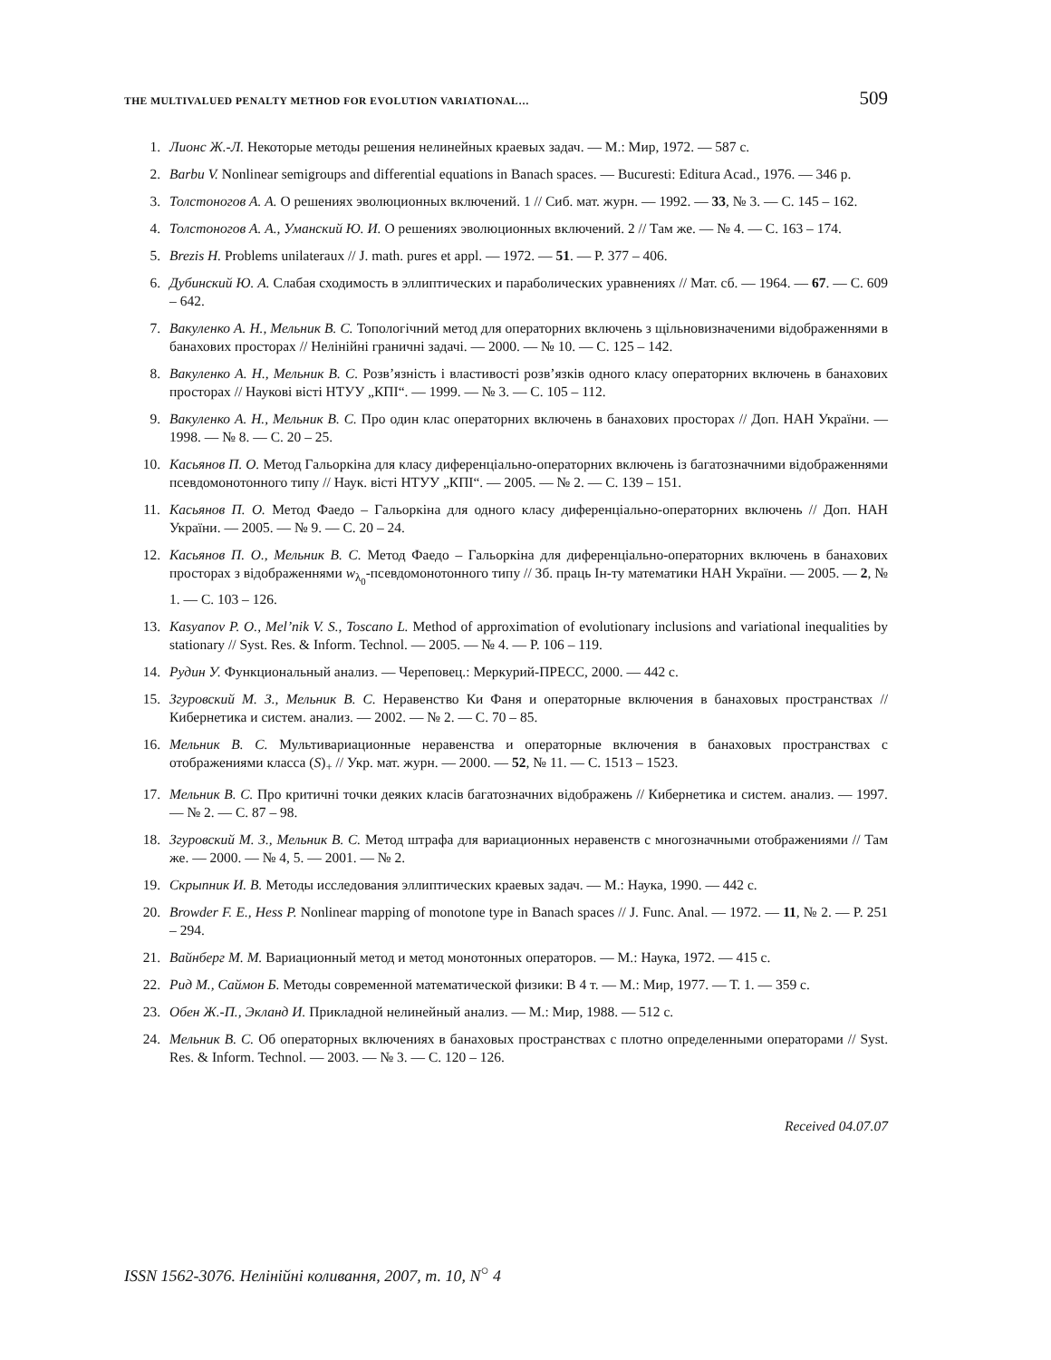THE MULTIVALUED PENALTY METHOD FOR EVOLUTION VARIATIONAL… 509
1. Лионс Ж.-Л. Некоторые методы решения нелинейных краевых задач. — М.: Мир, 1972. — 587 с.
2. Barbu V. Nonlinear semigroups and differential equations in Banach spaces. — Bucuresti: Editura Acad., 1976. — 346 p.
3. Толстоногов А. А. О решениях эволюционных включений. 1 // Сиб. мат. журн. — 1992. — 33, № 3. — С. 145 – 162.
4. Толстоногов А. А., Уманский Ю. И. О решениях эволюционных включений. 2 // Там же. — № 4. — С. 163 – 174.
5. Brezis H. Problems unilateraux // J. math. pures et appl. — 1972. — 51. — P. 377 – 406.
6. Дубинский Ю. А. Слабая сходимость в эллиптических и параболических уравнениях // Мат. сб. — 1964. — 67. — С. 609 – 642.
7. Вакуленко А. Н., Мельник В. С. Топологічний метод для операторних включень з щільновизначеними відображеннями в банахових просторах // Нелінійні граничні задачі. — 2000. — № 10. — С. 125 – 142.
8. Вакуленко А. Н., Мельник В. С. Розв’язність і властивості розв’язків одного класу операторних включень в банахових просторах // Наукові вісті НТУУ „КПІ“. — 1999. — № 3. — С. 105 – 112.
9. Вакуленко А. Н., Мельник В. С. Про один клас операторних включень в банахових просторах // Доп. НАН України. — 1998. — № 8. — С. 20 – 25.
10. Касьянов П. О. Метод Гальоркіна для класу диференціально-операторних включень із багатозначними відображеннями псевдомонотонного типу // Наук. вісті НТУУ „КПІ“. — 2005. — № 2. — С. 139 – 151.
11. Касьянов П. О. Метод Фаедо – Гальоркіна для одного класу диференціально-операторних включень // Доп. НАН України. — 2005. — № 9. — С. 20 – 24.
12. Касьянов П. О., Мельник В. С. Метод Фаедо – Гальоркіна для диференціально-операторних включень в банахових просторах з відображеннями w<sub>λ<sub>0</sub></sub>-псевдомонотонного типу // Зб. праць Ін-ту математики НАН України. — 2005. — 2, № 1. — С. 103 – 126.
13. Kasyanov P. O., Mel’nik V. S., Toscano L. Method of approximation of evolutionary inclusions and variational inequalities by stationary // Syst. Res. & Inform. Technol. — 2005. — № 4. — P. 106 – 119.
14. Рудин У. Функциональный анализ. — Череповец.: Меркурий-ПРЕСС, 2000. — 442 с.
15. Згуровский М. З., Мельник В. С. Неравенство Ки Фаня и операторные включения в банаховых пространствах // Кибернетика и систем. анализ. — 2002. — № 2. — С. 70 – 85.
16. Мельник В. С. Мультивариационные неравенства и операторные включения в банаховых пространствах с отображениями класса (S)<sub>+</sub> // Укр. мат. журн. — 2000. — 52, № 11. — С. 1513 – 1523.
17. Мельник В. С. Про критичні точки деяких класів багатозначних відображень // Кибернетика и систем. анализ. — 1997. — № 2. — С. 87 – 98.
18. Згуровский М. З., Мельник В. С. Метод штрафа для вариационных неравенств с многозначными отображениями // Там же. — 2000. — № 4, 5. — 2001. — № 2.
19. Скрыпник И. В. Методы исследования эллиптических краевых задач. — М.: Наука, 1990. — 442 с.
20. Browder F. E., Hess P. Nonlinear mapping of monotone type in Banach spaces // J. Func. Anal. — 1972. — 11, № 2. — P. 251 – 294.
21. Вайнберг М. М. Вариационный метод и метод монотонных операторов. — М.: Наука, 1972. — 415 с.
22. Рид М., Саймон Б. Методы современной математической физики: В 4 т. — М.: Мир, 1977. — Т. 1. — 359 с.
23. Обен Ж.-П., Экланд И. Прикладной нелинейный анализ. — М.: Мир, 1988. — 512 с.
24. Мельник В. С. Об операторных включениях в банаховых пространствах с плотно определенными операторами // Syst. Res. & Inform. Technol. — 2003. — № 3. — С. 120 – 126.
Received 04.07.07
ISSN 1562-3076. Нелінійні коливання, 2007, т. 10, N<sup>○</sup> 4